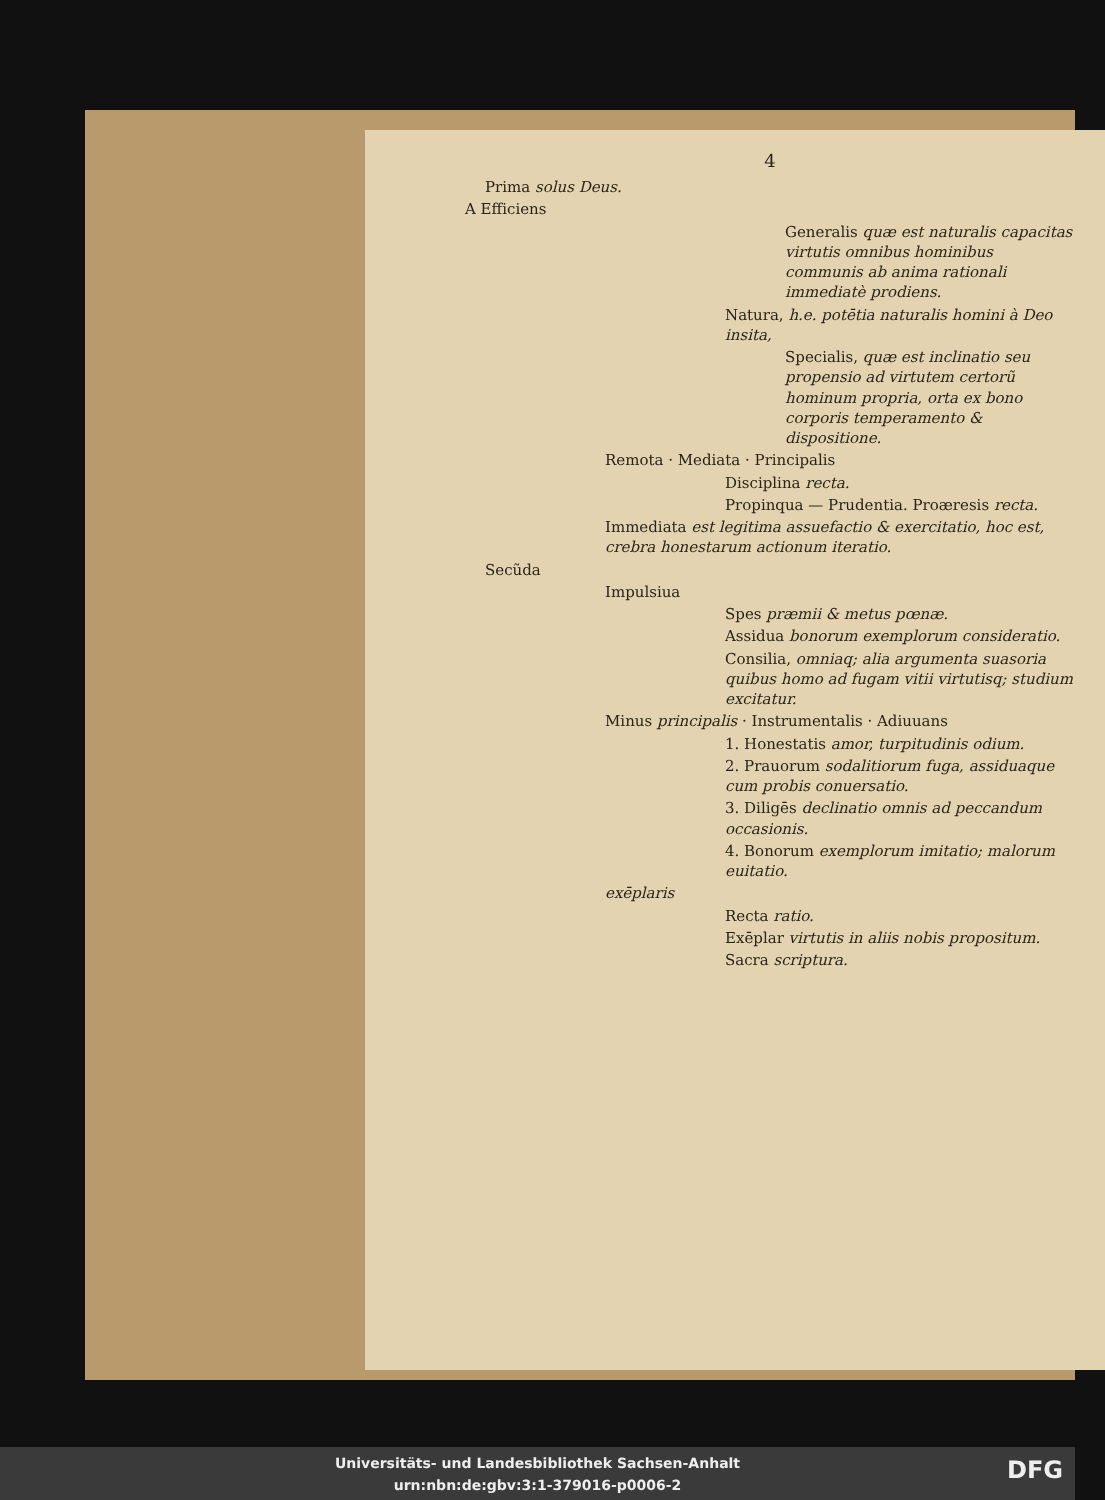4
Prima solus Deus.
A Efficiens
Generalis quæ est naturalis capacitas virtutis omnibus hominibus communis ab anima rationali immediatè prodiens.
Natura, h.e. potētia naturalis homini à Deo insita,
Specialis, quæ est inclinatio seu propensio ad virtutem certorũ hominum propria, orta ex bono corporis temperamento & dispositione.
Remota · Mediata · Principalis
Disciplina recta.
Propinqua — Prudentia. Proæresis recta.
Immediata est legitima assuefactio & exercitatio, hoc est, crebra honestarum actionum iteratio.
Secũda
Impulsiua
Spes præmii & metus pœnæ.
Assidua bonorum exemplorum consideratio.
Consilia, omniaq; alia argumenta suasoria quibus homo ad fugam vitii virtutisq; studium excitatur.
Minus principalis · Instrumentalis · Adiuuans
1. Honestatis amor, turpitudinis odium.
2. Prauorum sodalitiorum fuga, assiduaque cum probis conuersatio.
3. Diligēs declinatio omnis ad peccandum occasionis.
4. Bonorum exemplorum imitatio; malorum euitatio.
exēplaris
Recta ratio.
Exēplar virtutis in aliis nobis propositum.
Sacra scriptura.
Universitäts- und Landesbibliothek Sachsen-Anhalt
urn:nbn:de:gbv:3:1-379016-p0006-2
DFG